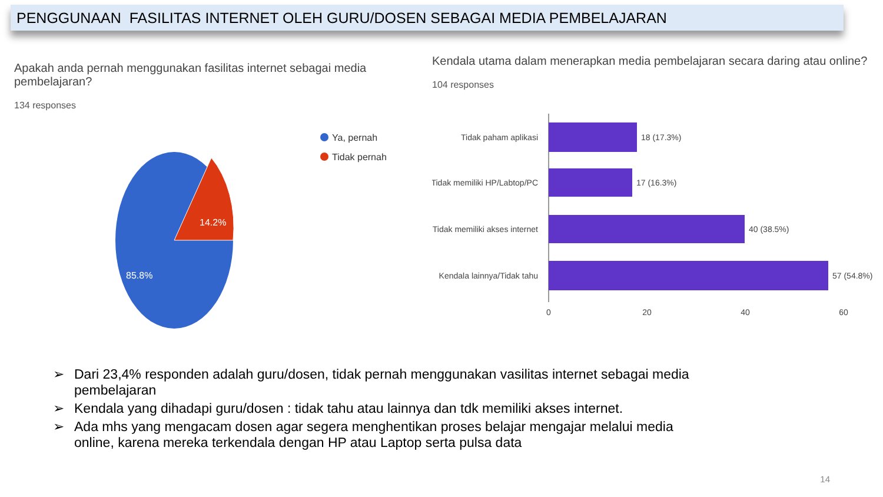PENGGUNAAN FASILITAS INTERNET OLEH GURU/DOSEN SEBAGAI MEDIA PEMBELAJARAN
Apakah anda pernah menggunakan fasilitas internet sebagai media pembelajaran?
134 responses
14.2%
85.8%
Ya, pernah
Tidak pernah
Kendala utama dalam menerapkan media pembelajaran secara daring atau online?
104 responses
Tidak paham aplikasi
18 (17.3%)
Tidak memiliki HP/Labtop/PC
17 (16.3%)
Tidak memiliki akses internet
40 (38.5%)
Kendala lainnya/Tidak tahu
57 (54.8%)
0
20
40
60
➢ Dari 23,4% responden adalah guru/dosen, tidak pernah menggunakan vasilitas internet sebagai media pembelajaran
➢ Kendala yang dihadapi guru/dosen : tidak tahu atau lainnya dan tdk memiliki akses internet.
➢ Ada mhs yang mengacam dosen agar segera menghentikan proses belajar mengajar melalui media online, karena mereka terkendala dengan HP atau Laptop serta pulsa data
14